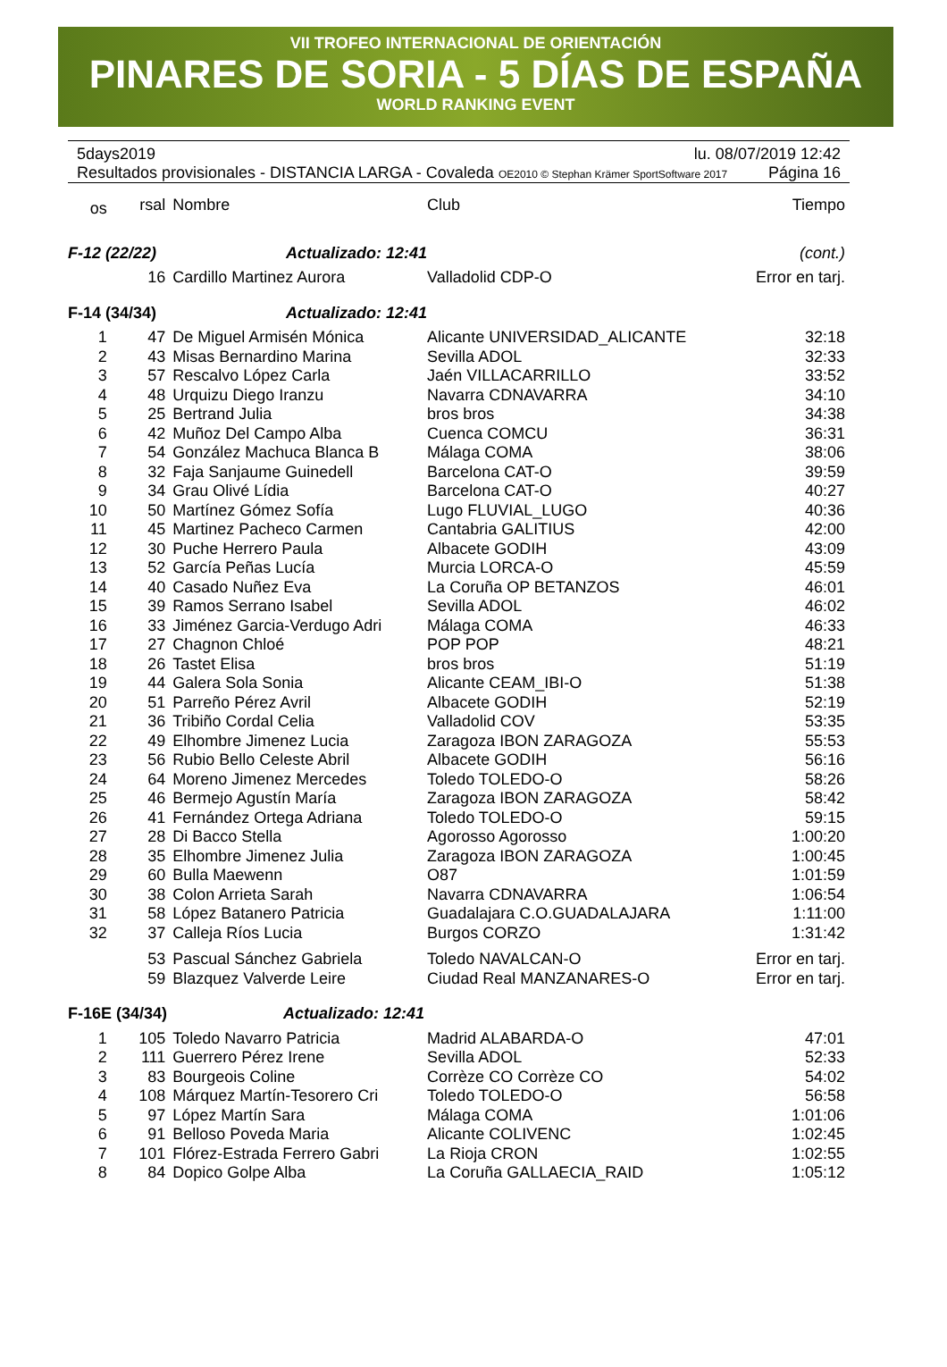VII TROFEO INTERNACIONAL DE ORIENTACIÓN
PINARES DE SORIA - 5 DÍAS DE ESPAÑA
WORLD RANKING EVENT
5days2019 lu. 08/07/2019 12:42
Resultados provisionales - DISTANCIA LARGA - Covaleda OE2010 © Stephan Krämer SportSoftware 2017 Página 16
| os | rsal | Nombre | Club | Tiempo |
| --- | --- | --- | --- | --- |
| F-12 (22/22) Actualizado: 12:41 | | | | (cont.) |
| | 16 | Cardillo Martinez Aurora | Valladolid CDP-O | Error en tarj. |
| F-14 (34/34) Actualizado: 12:41 | | | | |
| 1 | 47 | De Miguel Armisén Mónica | Alicante UNIVERSIDAD_ALICANTE | 32:18 |
| 2 | 43 | Misas Bernardino Marina | Sevilla ADOL | 32:33 |
| 3 | 57 | Rescalvo López Carla | Jaén VILLACARRILLO | 33:52 |
| 4 | 48 | Urquizu Diego Iranzu | Navarra CDNAVARRA | 34:10 |
| 5 | 25 | Bertrand Julia | bros bros | 34:38 |
| 6 | 42 | Muñoz Del Campo Alba | Cuenca COMCU | 36:31 |
| 7 | 54 | González Machuca Blanca B | Málaga COMA | 38:06 |
| 8 | 32 | Faja Sanjaume Guinedell | Barcelona CAT-O | 39:59 |
| 9 | 34 | Grau Olivé Lídia | Barcelona CAT-O | 40:27 |
| 10 | 50 | Martínez Gómez Sofía | Lugo FLUVIAL_LUGO | 40:36 |
| 11 | 45 | Martinez Pacheco Carmen | Cantabria GALITIUS | 42:00 |
| 12 | 30 | Puche Herrero Paula | Albacete GODIH | 43:09 |
| 13 | 52 | García Peñas Lucía | Murcia LORCA-O | 45:59 |
| 14 | 40 | Casado Nuñez Eva | La Coruña OP BETANZOS | 46:01 |
| 15 | 39 | Ramos Serrano Isabel | Sevilla ADOL | 46:02 |
| 16 | 33 | Jiménez Garcia-Verdugo Adri | Málaga COMA | 46:33 |
| 17 | 27 | Chagnon Chloé | POP POP | 48:21 |
| 18 | 26 | Tastet Elisa | bros bros | 51:19 |
| 19 | 44 | Galera Sola Sonia | Alicante CEAM_IBI-O | 51:38 |
| 20 | 51 | Parreño Pérez Avril | Albacete GODIH | 52:19 |
| 21 | 36 | Tribiño Cordal Celia | Valladolid COV | 53:35 |
| 22 | 49 | Elhombre Jimenez Lucia | Zaragoza IBON ZARAGOZA | 55:53 |
| 23 | 56 | Rubio Bello Celeste Abril | Albacete GODIH | 56:16 |
| 24 | 64 | Moreno Jimenez Mercedes | Toledo TOLEDO-O | 58:26 |
| 25 | 46 | Bermejo Agustín María | Zaragoza IBON ZARAGOZA | 58:42 |
| 26 | 41 | Fernández Ortega Adriana | Toledo TOLEDO-O | 59:15 |
| 27 | 28 | Di Bacco Stella | Agorosso Agorosso | 1:00:20 |
| 28 | 35 | Elhombre Jimenez Julia | Zaragoza IBON ZARAGOZA | 1:00:45 |
| 29 | 60 | Bulla Maewenn | O87 | 1:01:59 |
| 30 | 38 | Colon Arrieta Sarah | Navarra CDNAVARRA | 1:06:54 |
| 31 | 58 | López Batanero Patricia | Guadalajara C.O.GUADALAJARA | 1:11:00 |
| 32 | 37 | Calleja Ríos Lucia | Burgos CORZO | 1:31:42 |
| | 53 | Pascual Sánchez Gabriela | Toledo NAVALCAN-O | Error en tarj. |
| | 59 | Blazquez Valverde Leire | Ciudad Real MANZANARES-O | Error en tarj. |
| F-16E (34/34) Actualizado: 12:41 | | | | |
| 1 | 105 | Toledo Navarro Patricia | Madrid ALABARDA-O | 47:01 |
| 2 | 111 | Guerrero Pérez Irene | Sevilla ADOL | 52:33 |
| 3 | 83 | Bourgeois Coline | Corrèze CO Corrèze CO | 54:02 |
| 4 | 108 | Márquez Martín-Tesorero Cri | Toledo TOLEDO-O | 56:58 |
| 5 | 97 | López Martín Sara | Málaga COMA | 1:01:06 |
| 6 | 91 | Belloso Poveda Maria | Alicante COLIVENC | 1:02:45 |
| 7 | 101 | Flórez-Estrada Ferrero Gabri | La Rioja CRON | 1:02:55 |
| 8 | 84 | Dopico Golpe Alba | La Coruña GALLAECIA_RAID | 1:05:12 |